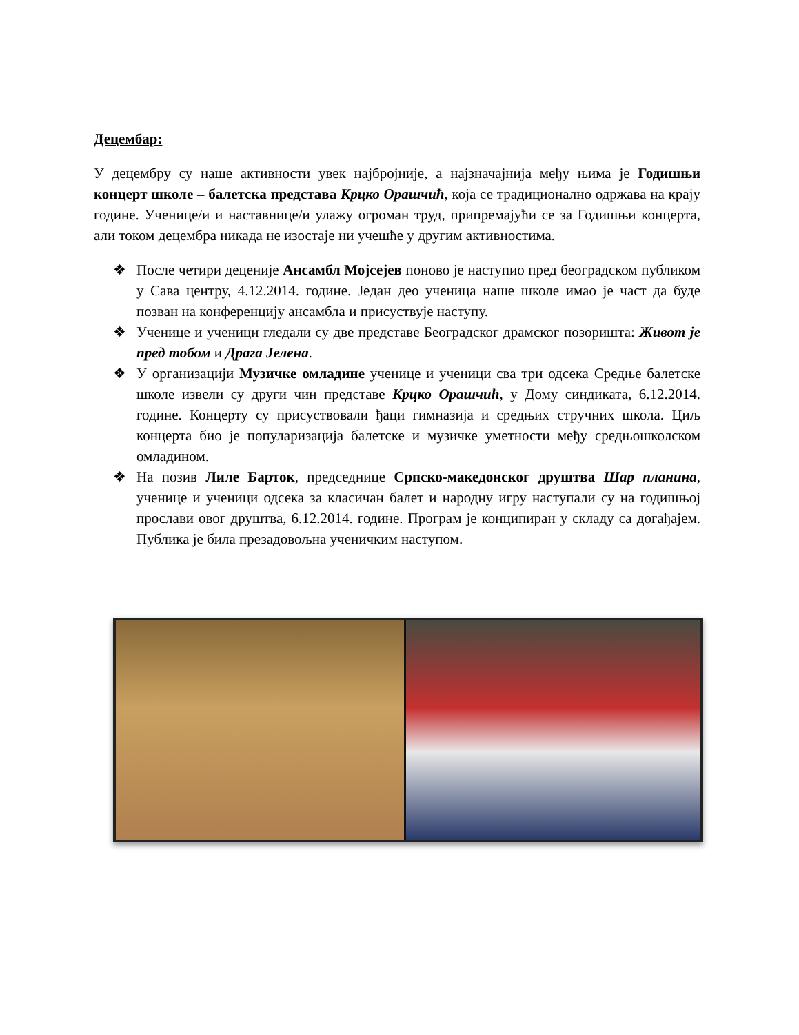Децембар:
У децембру су наше активности увек најбројније, а најзначајнија међу њима је Годишњи концерт школе – балетска представа Крцко Орашчић, која се традиционално одржава на крају године. Ученице/и и наставнице/и улажу огроман труд, припремајући се за Годишњи концерта, али током децембра никада не изостаје ни учешће у другим активностима.
❖ После четири деценије Ансамбл Мојсејев поново је наступио пред београдском публиком у Сава центру, 4.12.2014. године. Један део ученица наше школе имао је част да буде позван на конференцију ансамбла и присуствује наступу.
❖ Ученице и ученици гледали су две представе Београдског драмског позоришта: Живот је пред тобом и Драга Јелена.
❖ У организацији Музичке омладине ученице и ученици сва три одсека Средње балетске школе извели су други чин представе Крцко Орашчић, у Дому синдиката, 6.12.2014. године. Концерту су присуствовали ђаци гимназија и средњих стручних школа. Циљ концерта био је популаризација балетске и музичке уметности међу средњошколском омладином.
❖ На позив Лиле Барток, председнице Српско-македонског друштва Шар планина, ученице и ученици одсека за класичан балет и народну игру наступали су на годишњој прослави овог друштва, 6.12.2014. године. Програм је конципиран у складу са догађајем. Публика је била презадовољна ученичким наступом.